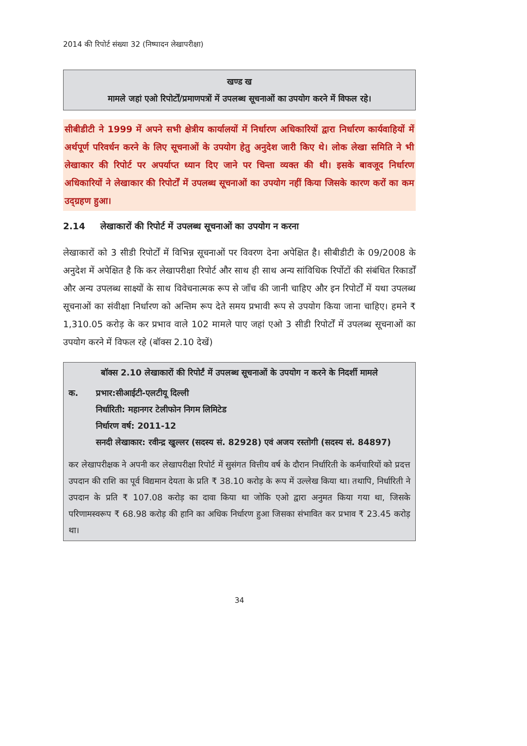2014 की रिपोर्ट संख्या 32 (निष्पादन लेखापरीक्षा)
खण्ड ख
मामले जहां एओ रिपोर्टों/प्रमाणपत्रों में उपलब्ध सूचनाओं का उपयोग करने में विफल रहे।
सीबीडीटी ने 1999 में अपने सभी क्षेत्रीय कार्यालयों में निर्धारण अधिकारियों द्वारा निर्धारण कार्यवाहियों में अर्थपूर्ण परिवर्धन करने के लिए सूचनाओं के उपयोग हेतु अनुदेश जारी किए थे। लोक लेखा समिति ने भी लेखाकार की रिपोर्ट पर अपर्याप्त ध्यान दिए जाने पर चिन्ता व्यक्त की थी। इसके बावजूद निर्धारण अधिकारियों ने लेखाकार की रिपोर्टों में उपलब्ध सूचनाओं का उपयोग नहीं किया जिसके कारण करों का कम उद्ग्रहण हुआ।
2.14 लेखाकारों की रिपोर्ट में उपलब्ध सूचनाओं का उपयोग न करना
लेखाकारों को 3 सीडी रिपोर्टों में विभिन्न सूचनाओं पर विवरण देना अपेक्षित है। सीबीडीटी के 09/2008 के अनुदेश में अपेक्षित है कि कर लेखापरीक्षा रिपोर्ट और साथ ही साथ अन्य सांविधिक रिर्पोटों की संबंधित रिकार्डों और अन्य उपलब्ध साक्ष्यों के साथ विवेचनात्मक रूप से जाँच की जानी चाहिए और इन रिपोर्टों में यथा उपलब्ध सूचनाओं का संवीक्षा निर्धारण को अन्तिम रूप देते समय प्रभावी रूप से उपयोग किया जाना चाहिए। हमने ₹ 1,310.05 करोड़ के कर प्रभाव वाले 102 मामले पाए जहां एओ 3 सीडी रिपोर्टों में उपलब्ध सूचनाओं का उपयोग करने में विफल रहे (बॉक्स 2.10 देखें)
बॉक्स 2.10 लेखाकारों की रिपोर्टं में उपलब्ध सूचनाओं के उपयोग न करने के निदर्शी मामले
क. प्रभार:सीआईटी-एलटीयू दिल्ली
निर्धारिती: महानगर टेलीफोन निगम लिमिटेड
निर्धारण वर्ष: 2011-12
सनदी लेखाकार: रवीन्द्र खुल्लर (सदस्य सं. 82928) एवं अजय रस्तोगी (सदस्य सं. 84897)
कर लेखापरीक्षक ने अपनी कर लेखापरीक्षा रिपोर्ट में सुसंगत वित्तीय वर्ष के दौरान निर्धारिती के कर्मचारियों को प्रदत्त उपदान की राशि का पूर्व विद्यमान देयता के प्रति ₹ 38.10 करोड़ के रूप में उल्लेख किया था। तथापि, निर्धारिती ने उपदान के प्रति ₹ 107.08 करोड़ का दावा किया था जोकि एओ द्वारा अनुमत किया गया था, जिसके परिणामस्वरूप ₹ 68.98 करोड़ की हानि का अधिक निर्धारण हुआ जिसका संभावित कर प्रभाव ₹ 23.45 करोड़ था।
34